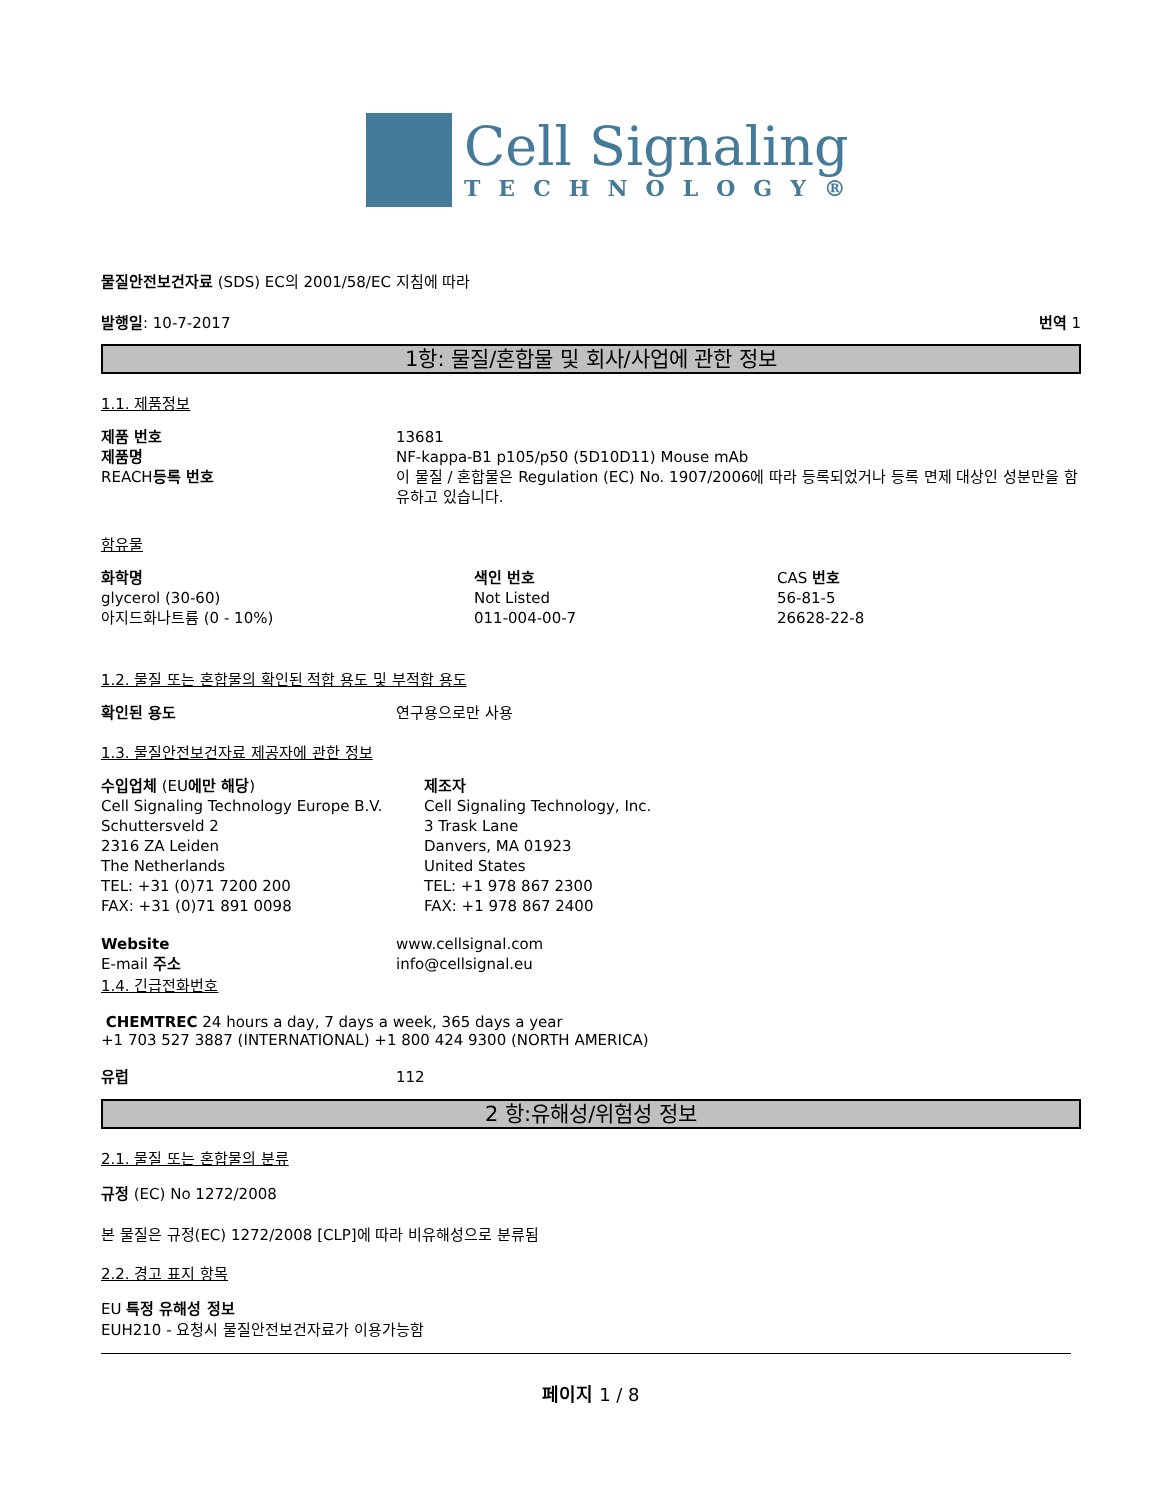Cell Signaling
TECHNOLOGY®
물질안전보건자료 (SDS) EC의 2001/58/EC 지침에 따라
발행일: 10-7-2017 번역 1
1항: 물질/혼합물 및 회사/사업에 관한 정보
1.1. 제품정보
| 제품 번호 | 13681 |
| 제품명 | NF-kappa-B1 p105/p50 (5D10D11) Mouse mAb |
| REACH 등록 번호 | 이 물질 / 혼합물은 Regulation (EC) No. 1907/2006에 따라 등록되었거나 등록 면제 대상인 성분만을 함유하고 있습니다. |
함유물
| 화학명 | 색인 번호 | CAS 번호 |
| glycerol (30-60) | Not Listed | 56-81-5 |
| 아지드화나트륨 (0 - 10%) | 011-004-00-7 | 26628-22-8 |
1.2. 물질 또는 혼합물의 확인된 적합 용도 및 부적합 용도
| 확인된 용도 | 연구용으로만 사용 |
1.3. 물질안전보건자료 제공자에 관한 정보
| 수입업체 (EU 에만 해당 ) Cell Signaling Technology Europe B.V. Schuttersveld 2 2316 ZA Leiden The Netherlands TEL: +31 (0)71 7200 200 FAX: +31 (0)71 891 0098 | 제조자 Cell Signaling Technology, Inc. 3 Trask Lane Danvers, MA 01923 United States TEL: +1 978 867 2300 FAX: +1 978 867 2400 |
| Website | www.cellsignal.com |
| E-mail 주소 | info@cellsignal.eu |
1.4. 긴급전화번호
CHEMTREC 24 hours a day, 7 days a week, 365 days a year
+1 703 527 3887 (INTERNATIONAL) +1 800 424 9300 (NORTH AMERICA)
| 유럽 | 112 |
2 항:유해성/위험성 정보
2.1. 물질 또는 혼합물의 분류
규정 (EC) No 1272/2008
본 물질은 규정(EC) 1272/2008 [CLP]에 따라 비유해성으로 분류됨
2.2. 경고 표지 항목
EU 특정 유해성 정보
EUH210 - 요청시 물질안전보건자료가 이용가능함
페이지 1 / 8